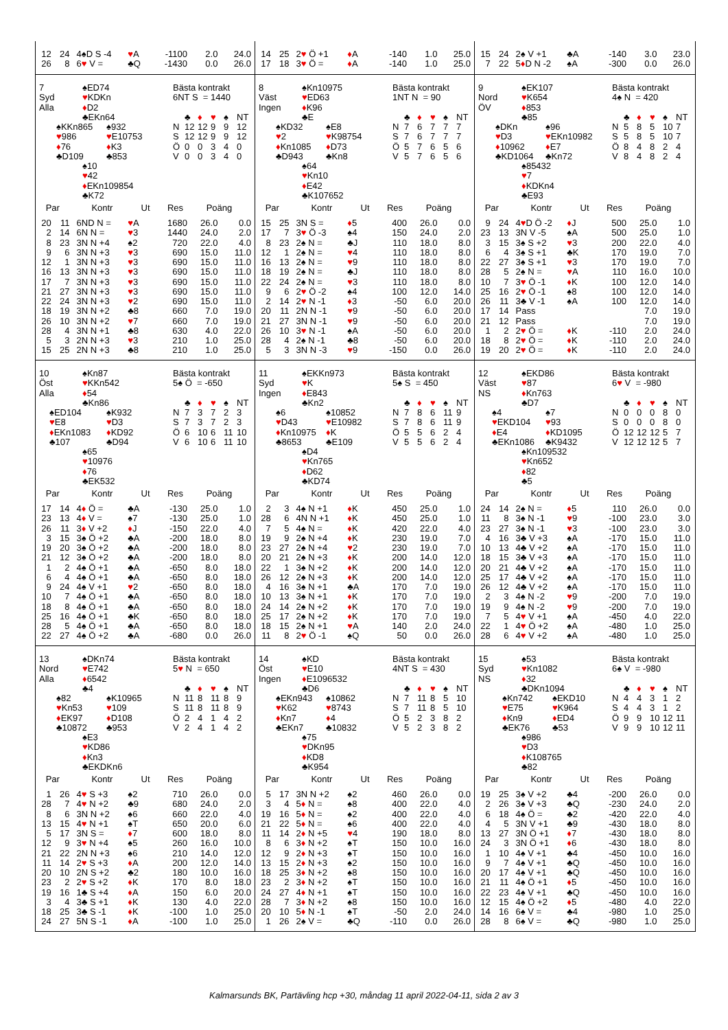| 12 | 24 | 4♠D S -4 | ♥ A | -1100 | 2.0 | 24.0 |
| 26 | 8 | 6 ♥ V = | ♣Q | -1430 | 0.0 | 26.0 |
| 14 | 25 | 2 ♥ Ö +1 | ♦ A | -140 | 1.0 | 25.0 |
| 17 | 18 | 3 ♥ Ö = | ♦ A | -140 | 1.0 | 25.0 |
| 15 | 24 | 2♠ V +1 | ♣A | -140 | 3.0 | 23.0 |
| 7 | 22 | 5 ♦ D N -2 | ♠A | -300 | 0.0 | 26.0 |
7
Syd
Alla
♠ED74
♥KDKn
♦D2
♣EKn64
♠KKn865
♥986
♦76
♣D109
♠932
♥E10753
♦K3
♣853
♠10
♥42
♦EKn109854
♣K72
Bästa kontrakt
6NT S = 1440
| | ♣ | ♦ | ♥ | ♠ | NT |
| N | 12 | 12 | 9 | 9 | 12 |
| S | 12 | 12 | 9 | 9 | 12 |
| Ö | 0 | 0 | 3 | 4 | 0 |
| V | 0 | 0 | 3 | 4 | 0 |
| Par | | Kontr | Ut | Res | Poäng | |
| --- | --- | --- | --- | --- | --- | --- |
| 20 | 11 | 6ND N = | ♥ A | 1680 | 26.0 | 0.0 |
| 2 | 14 | 6N N = | ♥ 3 | 1440 | 24.0 | 2.0 |
| 8 | 23 | 3N N +4 | ♠2 | 720 | 22.0 | 4.0 |
| 9 | 6 | 3N N +3 | ♥ 3 | 690 | 15.0 | 11.0 |
| 12 | 1 | 3N N +3 | ♥ 3 | 690 | 15.0 | 11.0 |
| 16 | 13 | 3N N +3 | ♥ 3 | 690 | 15.0 | 11.0 |
| 17 | 7 | 3N N +3 | ♥ 3 | 690 | 15.0 | 11.0 |
| 21 | 27 | 3N N +3 | ♥ 3 | 690 | 15.0 | 11.0 |
| 22 | 24 | 3N N +3 | ♥ 2 | 690 | 15.0 | 11.0 |
| 18 | 19 | 3N N +2 | ♣8 | 660 | 7.0 | 19.0 |
| 26 | 10 | 3N N +2 | ♥ 7 | 660 | 7.0 | 19.0 |
| 28 | 4 | 3N N +1 | ♣8 | 630 | 4.0 | 22.0 |
| 5 | 3 | 2N N +3 | ♥ 3 | 210 | 1.0 | 25.0 |
| 15 | 25 | 2N N +3 | ♣8 | 210 | 1.0 | 25.0 |
8
Väst
Ingen
♠Kn10975
♥ED63
♦K96
♣E
♠KD32
♥2
♦Kn1085
♣D943
♠E8
♥K98754
♦D73
♣Kn8
♠64
♥Kn10
♦E42
♣K107652
Bästa kontrakt
1NT N = 90
| | ♣ | ♦ | ♥ | ♠ | NT |
| N | 7 | 6 | 7 | 7 | 7 |
| S | 7 | 6 | 7 | 7 | 7 |
| Ö | 5 | 7 | 6 | 5 | 6 |
| V | 5 | 7 | 6 | 5 | 6 |
| Par | | Kontr | Ut | Res | Poäng | |
| --- | --- | --- | --- | --- | --- | --- |
| 15 | 25 | 3N S = | ♦ 5 | 400 | 26.0 | 0.0 |
| 17 | 7 | 3 ♥ Ö -3 | ♠4 | 150 | 24.0 | 2.0 |
| 8 | 23 | 2♠ N = | ♣J | 110 | 18.0 | 8.0 |
| 12 | 1 | 2♠ N = | ♥ 4 | 110 | 18.0 | 8.0 |
| 16 | 13 | 2♠ N = | ♥ 9 | 110 | 18.0 | 8.0 |
| 18 | 19 | 2♠ N = | ♣J | 110 | 18.0 | 8.0 |
| 22 | 24 | 2♠ N = | ♥ 3 | 110 | 18.0 | 8.0 |
| 9 | 6 | 2 ♥ Ö -2 | ♠4 | 100 | 12.0 | 14.0 |
| 2 | 14 | 2 ♥ N -1 | ♦ 3 | -50 | 6.0 | 20.0 |
| 20 | 11 | 2N N -1 | ♥ 9 | -50 | 6.0 | 20.0 |
| 21 | 27 | 3N N -1 | ♥ 9 | -50 | 6.0 | 20.0 |
| 26 | 10 | 3 ♥ N -1 | ♠A | -50 | 6.0 | 20.0 |
| 28 | 4 | 2♠ N -1 | ♣8 | -50 | 6.0 | 20.0 |
| 5 | 3 | 3N N -3 | ♥ 9 | -150 | 0.0 | 26.0 |
9
Nord
ÖV
♠EK107
♥K654
♦853
♣85
♠DKn
♥D3
♦10962
♣KD1064
♠96
♥EKn10982
♦E7
♣Kn72
♠85432
♥7
♦KDKn4
♣E93
Bästa kontrakt
4♠ N = 420
| | ♣ | ♦ | ♥ | ♠ | NT |
| N | 5 | 8 | 5 | 10 | 7 |
| S | 5 | 8 | 5 | 10 | 7 |
| Ö | 8 | 4 | 8 | 2 | 4 |
| V | 8 | 4 | 8 | 2 | 4 |
| Par | | Kontr | Ut | Res | Poäng | |
| --- | --- | --- | --- | --- | --- | --- |
| 9 | 24 | 4 ♥ D Ö -2 | ♦ J | 500 | 25.0 | 1.0 |
| 23 | 13 | 3N V -5 | ♠A | 500 | 25.0 | 1.0 |
| 3 | 15 | 3♠ S +2 | ♥ 3 | 200 | 22.0 | 4.0 |
| 6 | 4 | 3♠ S +1 | ♣K | 170 | 19.0 | 7.0 |
| 22 | 27 | 3♠ S +1 | ♥ 3 | 170 | 19.0 | 7.0 |
| 28 | 5 | 2♠ N = | ♥ A | 110 | 16.0 | 10.0 |
| 10 | 7 | 3 ♥ Ö -1 | ♦ K | 100 | 12.0 | 14.0 |
| 25 | 16 | 2 ♥ Ö -1 | ♠8 | 100 | 12.0 | 14.0 |
| 26 | 11 | 3♣ V -1 | ♠A | 100 | 12.0 | 14.0 |
| 17 | 14 | Pass | | | 7.0 | 19.0 |
| 21 | 12 | Pass | | | 7.0 | 19.0 |
| 1 | 2 | 2 ♥ Ö = | ♦ K | -110 | 2.0 | 24.0 |
| 18 | 8 | 2 ♥ Ö = | ♦ K | -110 | 2.0 | 24.0 |
| 19 | 20 | 2 ♥ Ö = | ♦ K | -110 | 2.0 | 24.0 |
10
Öst
Alla
♠Kn87
♥KKn542
♦54
♣Kn86
♠ED104
♥E8
♦EKn1083
♣107
♠K932
♥D3
♦KD92
♣D94
♠65
♥10976
♦76
♣EK532
Bästa kontrakt
5♠ Ö = -650
| | ♣ | ♦ | ♥ | ♠ | NT |
| N | 7 | 3 | 7 | 2 | 3 |
| S | 7 | 3 | 7 | 2 | 3 |
| Ö | 6 | 10 | 6 | 11 | 10 |
| V | 6 | 10 | 6 | 11 | 10 |
| Par | | Kontr | Ut | Res | Poäng | |
| --- | --- | --- | --- | --- | --- | --- |
| 17 | 14 | 4 ♦ Ö = | ♣A | -130 | 25.0 | 1.0 |
| 23 | 13 | 4 ♦ V = | ♠7 | -130 | 25.0 | 1.0 |
| 26 | 11 | 3 ♦ V +2 | ♦ J | -150 | 22.0 | 4.0 |
| 3 | 15 | 3♠ Ö +2 | ♣A | -200 | 18.0 | 8.0 |
| 19 | 20 | 3♠ Ö +2 | ♣A | -200 | 18.0 | 8.0 |
| 21 | 12 | 3♠ Ö +2 | ♣A | -200 | 18.0 | 8.0 |
| 1 | 2 | 4♠ Ö +1 | ♣A | -650 | 8.0 | 18.0 |
| 6 | 4 | 4♠ Ö +1 | ♣A | -650 | 8.0 | 18.0 |
| 9 | 24 | 4♠ V +1 | ♥ 2 | -650 | 8.0 | 18.0 |
| 10 | 7 | 4♠ Ö +1 | ♣A | -650 | 8.0 | 18.0 |
| 18 | 8 | 4♠ Ö +1 | ♣A | -650 | 8.0 | 18.0 |
| 25 | 16 | 4♠ Ö +1 | ♣K | -650 | 8.0 | 18.0 |
| 28 | 5 | 4♠ Ö +1 | ♣A | -650 | 8.0 | 18.0 |
| 22 | 27 | 4♠ Ö +2 | ♣A | -680 | 0.0 | 26.0 |
11
Syd
Ingen
♠EKKn973
♥K
♦E843
♣Kn2
♠6
♥D43
♦Kn10975
♣8653
♠10852
♥E10982
♦K
♣E109
♠D4
♥Kn765
♦D62
♣KD74
Bästa kontrakt
5♠ S = 450
| | ♣ | ♦ | ♥ | ♠ | NT |
| N | 7 | 8 | 6 | 11 | 9 |
| S | 7 | 8 | 6 | 11 | 9 |
| Ö | 5 | 5 | 6 | 2 | 4 |
| V | 5 | 5 | 6 | 2 | 4 |
| Par | | Kontr | Ut | Res | Poäng | |
| --- | --- | --- | --- | --- | --- | --- |
| 2 | 3 | 4♠ N +1 | ♦ K | 450 | 25.0 | 1.0 |
| 28 | 6 | 4N N +1 | ♦ K | 450 | 25.0 | 1.0 |
| 7 | 5 | 4♠ N = | ♦ K | 420 | 22.0 | 4.0 |
| 19 | 9 | 2♠ N +4 | ♦ K | 230 | 19.0 | 7.0 |
| 23 | 27 | 2♠ N +4 | ♥ 2 | 230 | 19.0 | 7.0 |
| 20 | 21 | 2♠ N +3 | ♦ K | 200 | 14.0 | 12.0 |
| 22 | 1 | 3♠ N +2 | ♦ K | 200 | 14.0 | 12.0 |
| 26 | 12 | 2♠ N +3 | ♦ K | 200 | 14.0 | 12.0 |
| 4 | 16 | 3♠ N +1 | ♣A | 170 | 7.0 | 19.0 |
| 10 | 13 | 3♠ N +1 | ♦ K | 170 | 7.0 | 19.0 |
| 24 | 14 | 2♠ N +2 | ♦ K | 170 | 7.0 | 19.0 |
| 25 | 17 | 2♠ N +2 | ♦ K | 170 | 7.0 | 19.0 |
| 18 | 15 | 2♠ N +1 | ♥ A | 140 | 2.0 | 24.0 |
| 11 | 8 | 2 ♥ Ö -1 | ♠Q | 50 | 0.0 | 26.0 |
12
Väst
NS
♠EKD86
♥87
♦Kn763
♣D7
♠4
♥EKD104
♦E4
♣EKn1086
♠7
♥93
♦KD1095
♣K9432
♠Kn109532
♥Kn652
♦82
♣5
Bästa kontrakt
6♥ V = -980
| | ♣ | ♦ | ♥ | ♠ | NT |
| N | 0 | 0 | 0 | 8 | 0 |
| S | 0 | 0 | 0 | 8 | 0 |
| Ö | 12 | 12 | 12 | 5 | 7 |
| V | 12 | 12 | 12 | 5 | 7 |
| Par | | Kontr | Ut | Res | Poäng | |
| --- | --- | --- | --- | --- | --- | --- |
| 24 | 14 | 2♠ N = | ♦ 5 | 110 | 26.0 | 0.0 |
| 11 | 8 | 3♠ N -1 | ♥ 9 | -100 | 23.0 | 3.0 |
| 23 | 27 | 3♠ N -1 | ♥ 3 | -100 | 23.0 | 3.0 |
| 4 | 16 | 3♣ V +3 | ♠A | -170 | 15.0 | 11.0 |
| 10 | 13 | 4♣ V +2 | ♠A | -170 | 15.0 | 11.0 |
| 18 | 15 | 3♣ V +3 | ♠A | -170 | 15.0 | 11.0 |
| 20 | 21 | 4♣ V +2 | ♠A | -170 | 15.0 | 11.0 |
| 25 | 17 | 4♣ V +2 | ♠A | -170 | 15.0 | 11.0 |
| 26 | 12 | 4♣ V +2 | ♠A | -170 | 15.0 | 11.0 |
| 2 | 3 | 4♠ N -2 | ♥ 9 | -200 | 7.0 | 19.0 |
| 19 | 9 | 4♠ N -2 | ♥ 9 | -200 | 7.0 | 19.0 |
| 7 | 5 | 4 ♥ V +1 | ♠A | -450 | 4.0 | 22.0 |
| 22 | 1 | 4 ♥ Ö +2 | ♠A | -480 | 1.0 | 25.0 |
| 28 | 6 | 4 ♥ V +2 | ♠A | -480 | 1.0 | 25.0 |
13
Nord
Alla
♠DKn74
♥E742
♦6542
♣4
♠82
♥Kn53
♦EK97
♣10872
♠K10965
♥109
♦D108
♣953
♠E3
♥KD86
♦Kn3
♣EKDKn6
Bästa kontrakt
5♥ N = 650
| | ♣ | ♦ | ♥ | ♠ | NT |
| N | 11 | 8 | 11 | 8 | 9 |
| S | 11 | 8 | 11 | 8 | 9 |
| Ö | 2 | 4 | 1 | 4 | 2 |
| V | 2 | 4 | 1 | 4 | 2 |
| Par | | Kontr | Ut | Res | Poäng | |
| --- | --- | --- | --- | --- | --- | --- |
| 1 | 26 | 4 ♥ S +3 | ♠2 | 710 | 26.0 | 0.0 |
| 28 | 7 | 4 ♥ N +2 | ♣9 | 680 | 24.0 | 2.0 |
| 8 | 6 | 3N N +2 | ♠6 | 660 | 22.0 | 4.0 |
| 13 | 15 | 4 ♥ N +1 | ♠T | 650 | 20.0 | 6.0 |
| 5 | 17 | 3N S = | ♦ 7 | 600 | 18.0 | 8.0 |
| 12 | 9 | 3 ♥ N +4 | ♠5 | 260 | 16.0 | 10.0 |
| 21 | 22 | 2N N +3 | ♠6 | 210 | 14.0 | 12.0 |
| 11 | 14 | 2 ♥ S +3 | ♦ A | 200 | 12.0 | 14.0 |
| 20 | 10 | 2N S +2 | ♣2 | 180 | 10.0 | 16.0 |
| 23 | 2 | 2 ♥ S +2 | ♦ K | 170 | 8.0 | 18.0 |
| 19 | 16 | 1♣ S +4 | ♦ A | 150 | 6.0 | 20.0 |
| 3 | 4 | 3♣ S +1 | ♦ K | 130 | 4.0 | 22.0 |
| 18 | 25 | 3♣ S -1 | ♦ K | -100 | 1.0 | 25.0 |
| 24 | 27 | 5N S -1 | ♦ A | -100 | 1.0 | 25.0 |
14
Öst
Ingen
♠KD
♥E10
♦E1096532
♣D6
♠EKn943
♥K62
♦Kn7
♣EKn7
♠10862
♥8743
♦4
♣10832
♠75
♥DKn95
♦KD8
♣K954
Bästa kontrakt
4NT S = 430
| | ♣ | ♦ | ♥ | ♠ | NT |
| N | 7 | 11 | 8 | 5 | 10 |
| S | 7 | 11 | 8 | 5 | 10 |
| Ö | 5 | 2 | 3 | 8 | 2 |
| V | 5 | 2 | 3 | 8 | 2 |
| Par | | Kontr | Ut | Res | Poäng | |
| --- | --- | --- | --- | --- | --- | --- |
| 5 | 17 | 3N N +2 | ♠2 | 460 | 26.0 | 0.0 |
| 3 | 4 | 5 ♦ N = | ♠8 | 400 | 22.0 | 4.0 |
| 19 | 16 | 5 ♦ N = | ♠2 | 400 | 22.0 | 4.0 |
| 21 | 22 | 5 ♦ N = | ♠6 | 400 | 22.0 | 4.0 |
| 11 | 14 | 2 ♦ N +5 | ♥ 4 | 190 | 18.0 | 8.0 |
| 8 | 6 | 3 ♦ N +2 | ♠T | 150 | 10.0 | 16.0 |
| 12 | 9 | 2 ♦ N +3 | ♠T | 150 | 10.0 | 16.0 |
| 13 | 15 | 2 ♦ N +3 | ♠2 | 150 | 10.0 | 16.0 |
| 18 | 25 | 3 ♦ N +2 | ♠8 | 150 | 10.0 | 16.0 |
| 23 | 2 | 3 ♦ N +2 | ♠T | 150 | 10.0 | 16.0 |
| 24 | 27 | 4 ♦ N +1 | ♠T | 150 | 10.0 | 16.0 |
| 28 | 7 | 3 ♦ N +2 | ♠8 | 150 | 10.0 | 16.0 |
| 20 | 10 | 5 ♦ N -1 | ♠T | -50 | 2.0 | 24.0 |
| 1 | 26 | 2♠ V = | ♣Q | -110 | 0.0 | 26.0 |
15
Syd
NS
♠53
♥Kn1082
♦32
♣DKn1094
♠Kn742
♥E75
♦Kn9
♣EK76
♠EKD10
♥K964
♦ED4
♣53
♠986
♥D3
♦K108765
♣82
Bästa kontrakt
6♠ V = -980
| | ♣ | ♦ | ♥ | ♠ | NT |
| N | 4 | 4 | 3 | 1 | 2 |
| S | 4 | 4 | 3 | 1 | 2 |
| Ö | 9 | 9 | 10 | 12 | 11 |
| V | 9 | 9 | 10 | 12 | 11 |
| Par | | Kontr | Ut | Res | Poäng | |
| --- | --- | --- | --- | --- | --- | --- |
| 19 | 25 | 3♠ V +2 | ♣4 | -200 | 26.0 | 0.0 |
| 2 | 26 | 3♠ V +3 | ♣Q | -230 | 24.0 | 2.0 |
| 6 | 18 | 4♠ Ö = | ♣2 | -420 | 22.0 | 4.0 |
| 4 | 5 | 3N V +1 | ♣9 | -430 | 18.0 | 8.0 |
| 13 | 27 | 3N Ö +1 | ♦ 7 | -430 | 18.0 | 8.0 |
| 24 | 3 | 3N Ö +1 | ♦ 6 | -430 | 18.0 | 8.0 |
| 1 | 10 | 4♠ V +1 | ♣4 | -450 | 10.0 | 16.0 |
| 9 | 7 | 4♠ V +1 | ♣Q | -450 | 10.0 | 16.0 |
| 20 | 17 | 4♠ V +1 | ♣Q | -450 | 10.0 | 16.0 |
| 21 | 11 | 4♠ Ö +1 | ♦ 5 | -450 | 10.0 | 16.0 |
| 22 | 23 | 4♠ V +1 | ♣Q | -450 | 10.0 | 16.0 |
| 12 | 15 | 4♠ Ö +2 | ♦ 5 | -480 | 4.0 | 22.0 |
| 14 | 16 | 6♠ V = | ♣4 | -980 | 1.0 | 25.0 |
| 28 | 8 | 6♠ V = | ♣Q | -980 | 1.0 | 25.0 |
Kalmarsunds BK, Partävling hcp +30, måndag 11 april 2022-04-11, sida 2 av 3